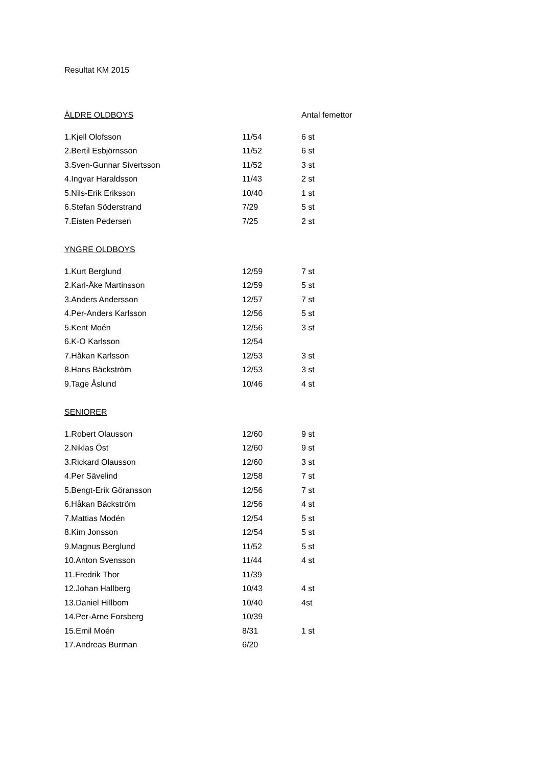Resultat KM 2015
| ÄLDRE OLDBOYS | | Antal femettor |
| 1.Kjell Olofsson | 11/54 | 6 st |
| 2.Bertil Esbjörnsson | 11/52 | 6 st |
| 3.Sven-Gunnar Sivertsson | 11/52 | 3 st |
| 4.Ingvar Haraldsson | 11/43 | 2 st |
| 5.Nils-Erik Eriksson | 10/40 | 1 st |
| 6.Stefan Söderstrand | 7/29 | 5 st |
| 7.Eisten Pedersen | 7/25 | 2 st |
| YNGRE OLDBOYS | | |
| 1.Kurt Berglund | 12/59 | 7 st |
| 2.Karl-Åke Martinsson | 12/59 | 5 st |
| 3.Anders Andersson | 12/57 | 7 st |
| 4.Per-Anders Karlsson | 12/56 | 5 st |
| 5.Kent Moén | 12/56 | 3 st |
| 6.K-O Karlsson | 12/54 | |
| 7.Håkan Karlsson | 12/53 | 3 st |
| 8.Hans Bäckström | 12/53 | 3 st |
| 9.Tage Åslund | 10/46 | 4 st |
| SENIORER | | |
| 1.Robert Olausson | 12/60 | 9 st |
| 2.Niklas Öst | 12/60 | 9 st |
| 3.Rickard Olausson | 12/60 | 3 st |
| 4.Per Sävelind | 12/58 | 7 st |
| 5.Bengt-Erik Göransson | 12/56 | 7 st |
| 6.Håkan Bäckström | 12/56 | 4 st |
| 7.Mattias Modén | 12/54 | 5 st |
| 8.Kim Jonsson | 12/54 | 5 st |
| 9.Magnus Berglund | 11/52 | 5 st |
| 10.Anton Svensson | 11/44 | 4 st |
| 11.Fredrik Thor | 11/39 | |
| 12.Johan Hallberg | 10/43 | 4 st |
| 13.Daniel Hillbom | 10/40 | 4st |
| 14.Per-Arne Forsberg | 10/39 | |
| 15.Emil Moén | 8/31 | 1 st |
| 17.Andreas Burman | 6/20 | |